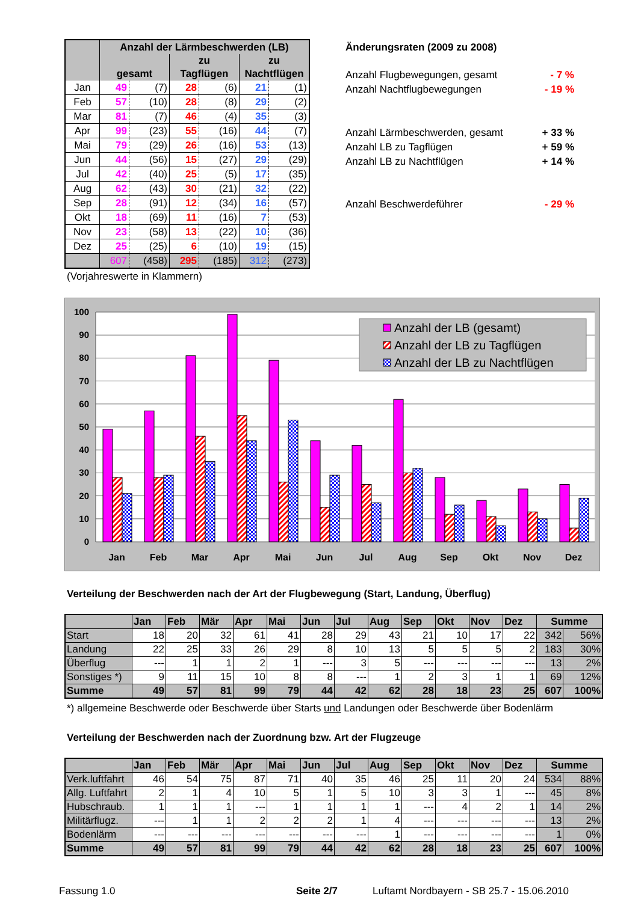| | Anzahl der Lärmbeschwerden (LB) | | | | | |
| --- | --- | --- | --- | --- | --- | --- |
| | gesamt | | zu Tagflügen | | zu Nachtflügen | |
| Jan | 49 | (7) | 28 | (6) | 21 | (1) |
| Feb | 57 | (10) | 28 | (8) | 29 | (2) |
| Mar | 81 | (7) | 46 | (4) | 35 | (3) |
| Apr | 99 | (23) | 55 | (16) | 44 | (7) |
| Mai | 79 | (29) | 26 | (16) | 53 | (13) |
| Jun | 44 | (56) | 15 | (27) | 29 | (29) |
| Jul | 42 | (40) | 25 | (5) | 17 | (35) |
| Aug | 62 | (43) | 30 | (21) | 32 | (22) |
| Sep | 28 | (91) | 12 | (34) | 16 | (57) |
| Okt | 18 | (69) | 11 | (16) | 7 | (53) |
| Nov | 23 | (58) | 13 | (22) | 10 | (36) |
| Dez | 25 | (25) | 6 | (10) | 19 | (15) |
| | 607 | (458) | 295 | (185) | 312 | (273) |
Änderungsraten (2009 zu 2008)
Anzahl Flugbewegungen, gesamt - 7 %
Anzahl Nachtflugbewegungen - 19 %
Anzahl Lärmbeschwerden, gesamt + 33 %
Anzahl LB zu Tagflügen + 59 %
Anzahl LB zu Nachtflügen + 14 %
Anzahl Beschwerdeführer - 29 %
(Vorjahreswerte in Klammern)
0
10
20
30
40
50
60
70
80
90
100
Jan
Feb
Mar
Apr
Mai
Jun
Jul
Aug
Sep
Okt
Nov
Dez
Anzahl der LB (gesamt)
Anzahl der LB zu Tagflügen
Anzahl der LB zu Nachtflügen
Verteilung der Beschwerden nach der Art der Flugbewegung (Start, Landung, Überflug)
| | Jan | Feb | Mär | Apr | Mai | Jun | Jul | Aug | Sep | Okt | Nov | Dez | Summe | |
| --- | --- | --- | --- | --- | --- | --- | --- | --- | --- | --- | --- | --- | --- | --- |
| Start | 18 | 20 | 32 | 61 | 41 | 28 | 29 | 43 | 21 | 10 | 17 | 22 | 342 | 56% |
| Landung | 22 | 25 | 33 | 26 | 29 | 8 | 10 | 13 | 5 | 5 | 5 | 2 | 183 | 30% |
| Überflug | --- | 1 | 1 | 2 | 1 | --- | 3 | 5 | --- | --- | --- | --- | 13 | 2% |
| Sonstiges *) | 9 | 11 | 15 | 10 | 8 | 8 | --- | 1 | 2 | 3 | 1 | 1 | 69 | 12% |
| Summe | 49 | 57 | 81 | 99 | 79 | 44 | 42 | 62 | 28 | 18 | 23 | 25 | 607 | 100% |
*) allgemeine Beschwerde oder Beschwerde über Starts und Landungen oder Beschwerde über Bodenlärm
Verteilung der Beschwerden nach der Zuordnung bzw. Art der Flugzeuge
| | Jan | Feb | Mär | Apr | Mai | Jun | Jul | Aug | Sep | Okt | Nov | Dez | Summe | |
| --- | --- | --- | --- | --- | --- | --- | --- | --- | --- | --- | --- | --- | --- | --- |
| Verk.luftfahrt | 46 | 54 | 75 | 87 | 71 | 40 | 35 | 46 | 25 | 11 | 20 | 24 | 534 | 88% |
| Allg. Luftfahrt | 2 | 1 | 4 | 10 | 5 | 1 | 5 | 10 | 3 | 3 | 1 | --- | 45 | 8% |
| Hubschraub. | 1 | 1 | 1 | --- | 1 | 1 | 1 | 1 | --- | 4 | 2 | 1 | 14 | 2% |
| Militärflugz. | --- | 1 | 1 | 2 | 2 | 2 | 1 | 4 | --- | --- | --- | --- | 13 | 2% |
| Bodenlärm | --- | --- | --- | --- | --- | --- | --- | 1 | --- | --- | --- | --- | 1 | 0% |
| Summe | 49 | 57 | 81 | 99 | 79 | 44 | 42 | 62 | 28 | 18 | 23 | 25 | 607 | 100% |
Fassung 1.0 Seite 2/7 Luftamt Nordbayern - SB 25.7 - 15.06.2010